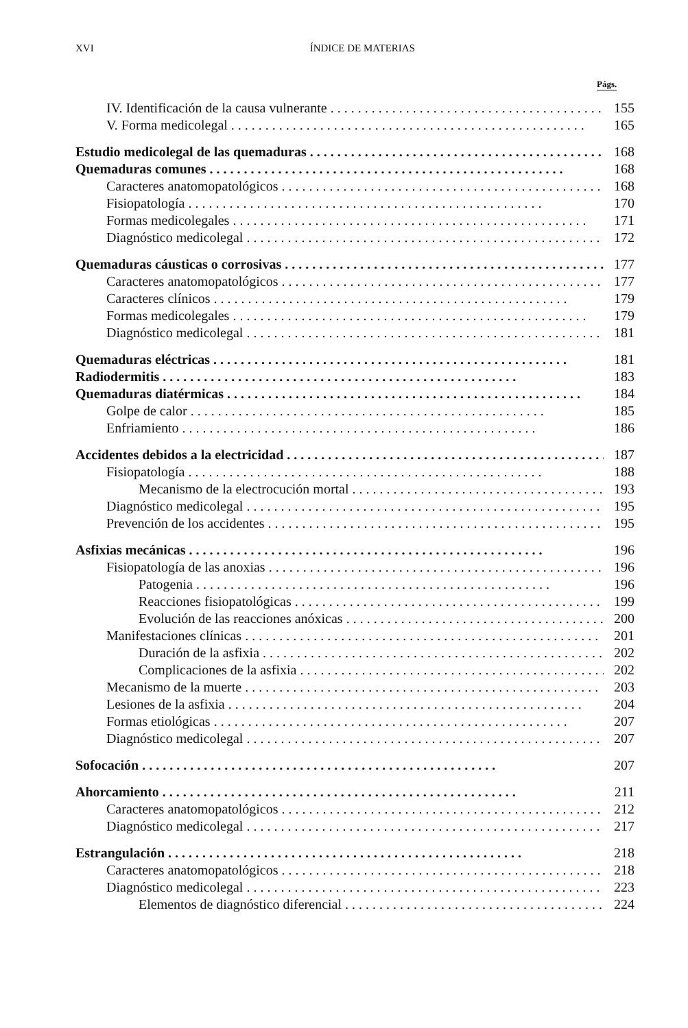XVI ÍNDICE DE MATERIAS
Págs.
IV. Identificación de la causa vulnerante 155
V. Forma medicolegal 165
Estudio medicolegal de las quemaduras 168
Quemaduras comunes 168
Caracteres anatomopatológicos 168
Fisiopatología 170
Formas medicolegales 171
Diagnóstico medicolegal 172
Quemaduras cáusticas o corrosivas 177
Caracteres anatomopatológicos 177
Caracteres clínicos 179
Formas medicolegales 179
Diagnóstico medicolegal 181
Quemaduras eléctricas 181
Radiodermitis 183
Quemaduras diatérmicas 184
Golpe de calor 185
Enfriamiento 186
Accidentes debidos a la electricidad 187
Fisiopatología 188
Mecanismo de la electrocución mortal 193
Diagnóstico medicolegal 195
Prevención de los accidentes 195
Asfixias mecánicas 196
Fisiopatología de las anoxias 196
Patogenia 196
Reacciones fisiopatológicas 199
Evolución de las reacciones anóxicas 200
Manifestaciones clínicas 201
Duración de la asfixia 202
Complicaciones de la asfixia 202
Mecanismo de la muerte 203
Lesiones de la asfixia 204
Formas etiológicas 207
Diagnóstico medicolegal 207
Sofocación 207
Ahorcamiento 211
Caracteres anatomopatológicos 212
Diagnóstico medicolegal 217
Estrangulación 218
Caracteres anatomopatológicos 218
Diagnóstico medicolegal 223
Elementos de diagnóstico diferencial 224